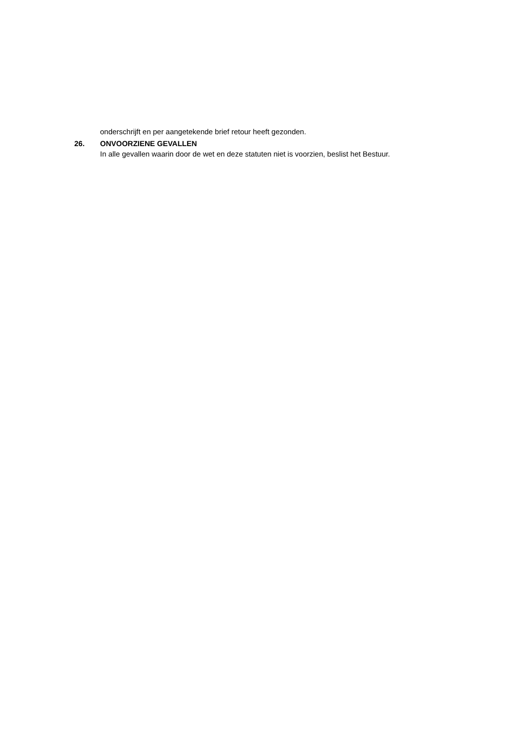onderschrijft en per aangetekende brief retour heeft gezonden.
26. ONVOORZIENE GEVALLEN
In alle gevallen waarin door de wet en deze statuten niet is voorzien, beslist het Bestuur.